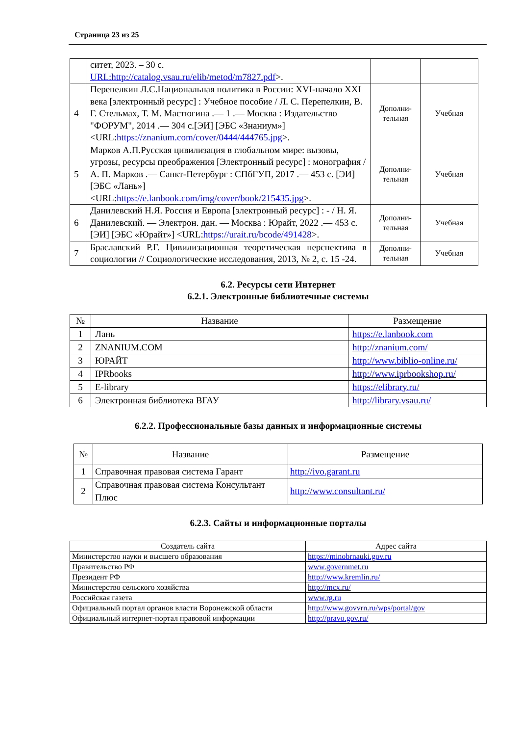Страница 23 из 25
| | ситет, 2023. – 30 с. URL:http://catalog.vsau.ru/elib/metod/m7827.pdf >. | | |
| 4 | Перепелкин Л.С.Национальная политика в России: XVI-начало XXI века [электронный ресурс] : Учебное пособие / Л. С. Перепелкин, В. Г. Стельмах, Т. М. Мастюгина .— 1 .— Москва : Издательство "ФОРУМ", 2014 .— 304 с.[ЭИ] [ЭБС «Знаниум»] <URL: https://znanium.com/cover/0444/444765.jpg >. | Дополни-тельная | Учебная |
| 5 | Марков А.П.Русская цивилизация в глобальном мире: вызовы, угрозы, ресурсы преображения [Электронный ресурс] : монография / А. П. Марков .— Санкт-Петербург : СПбГУП, 2017 .— 453 с. [ЭИ] [ЭБС «Лань»] <URL: https://e.lanbook.com/img/cover/book/215435.jpg >. | Дополни-тельная | Учебная |
| 6 | Данилевский Н.Я. Россия и Европа [электронный ресурс] : - / Н. Я. Данилевский. — Электрон. дан. — Москва : Юрайт, 2022 .— 453 с.[ЭИ] [ЭБС «Юрайт»] <URL: https://urait.ru/bcode/491428 >. | Дополни-тельная | Учебная |
| 7 | Браславский Р.Г. Цивилизационная теоретическая перспектива в социологии // Социологические исследования, 2013, № 2, с. 15 -24. | Дополни-тельная | Учебная |
6.2. Ресурсы сети Интернет
6.2.1. Электронные библиотечные системы
| № | Название | Размещение |
| --- | --- | --- |
| 1 | Лань | https://e.lanbook.com |
| 2 | ZNANIUM.COM | http://znanium.com/ |
| 3 | ЮРАЙТ | http://www.biblio-online.ru/ |
| 4 | IPRbooks | http://www.iprbookshop.ru/ |
| 5 | E-library | https://elibrary.ru/ |
| 6 | Электронная библиотека ВГАУ | http://library.vsau.ru/ |
6.2.2. Профессиональные базы данных и информационные системы
| № | Название | Размещение |
| --- | --- | --- |
| 1 | Справочная правовая система Гарант | http://ivo.garant.ru |
| 2 | Справочная правовая система Консультант Плюс | http://www.consultant.ru/ |
6.2.3. Сайты и информационные порталы
| Создатель сайта | Адрес сайта |
| --- | --- |
| Министерство науки и высшего образования | https://minobrnauki.gov.ru |
| Правительство РФ | www.governmet.ru |
| Президент РФ | http://www.kremlin.ru/ |
| Министерство сельского хозяйства | http://mcx.ru/ |
| Российская газета | www.rg.ru |
| Официальный портал органов власти Воронежской области | http://www.govvrn.ru/wps/portal/gov |
| Официальный интернет-портал правовой информации | http://pravo.gov.ru/ |